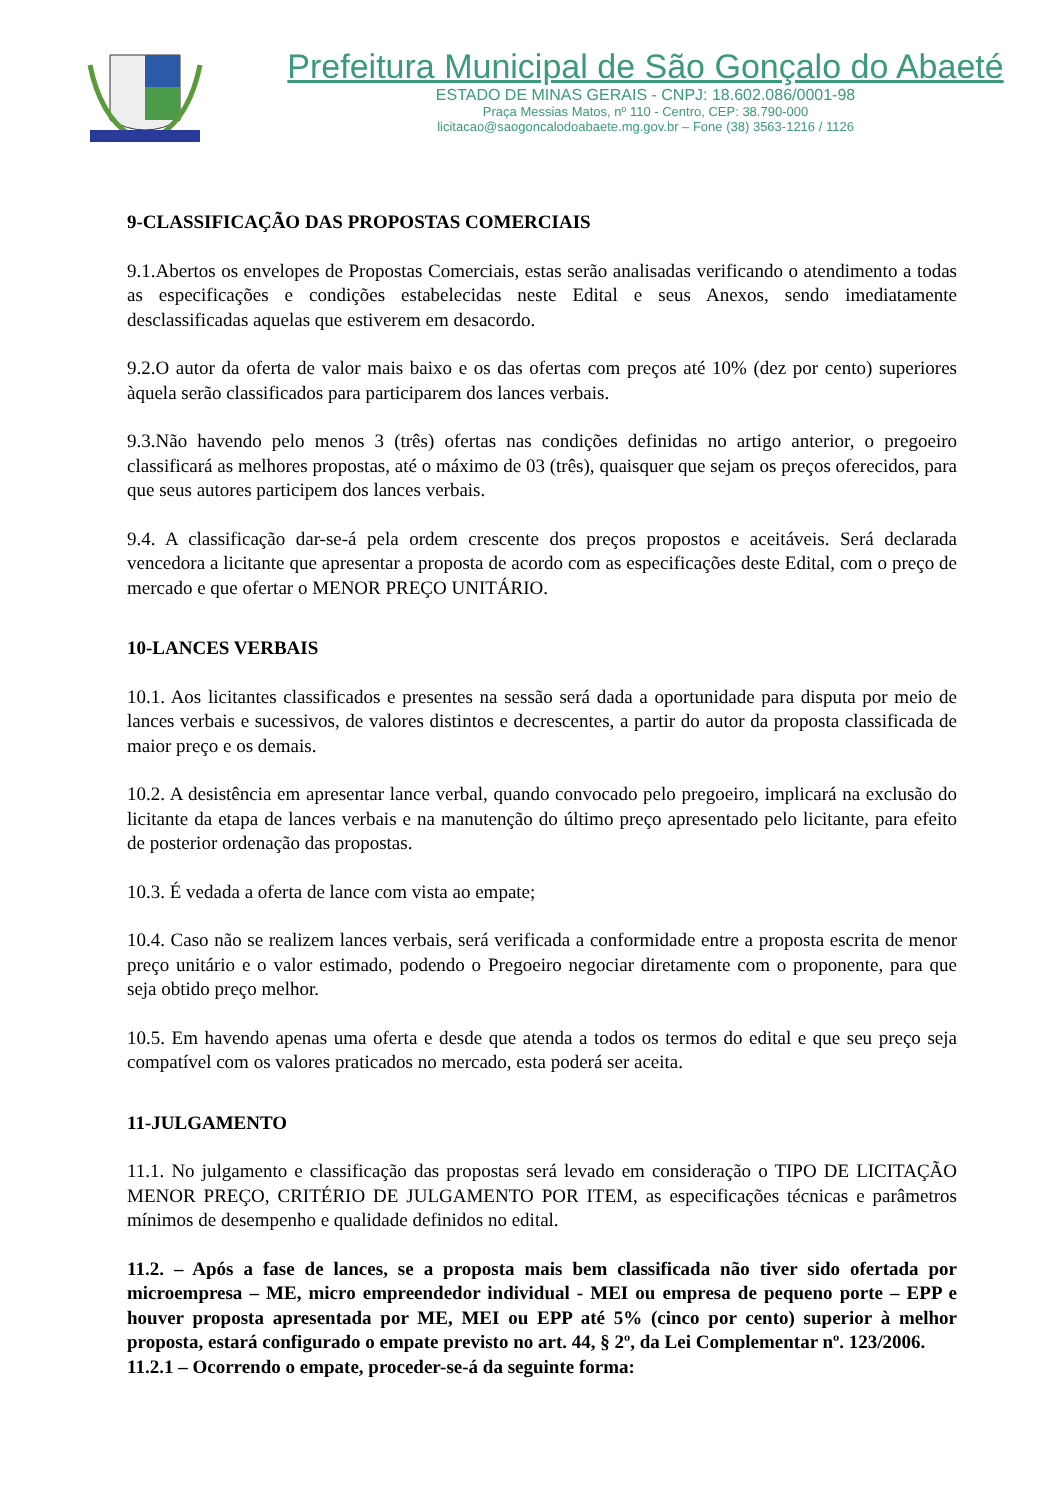Prefeitura Municipal de São Gonçalo do Abaeté
ESTADO DE MINAS GERAIS - CNPJ: 18.602.086/0001-98
Praça Messias Matos, nº 110 - Centro, CEP: 38.790-000
licitacao@saogoncalodoabaete.mg.gov.br – Fone (38) 3563-1216 / 1126
9-CLASSIFICAÇÃO DAS PROPOSTAS COMERCIAIS
9.1.Abertos os envelopes de Propostas Comerciais, estas serão analisadas verificando o atendimento a todas as especificações e condições estabelecidas neste Edital e seus Anexos, sendo imediatamente desclassificadas aquelas que estiverem em desacordo.
9.2.O autor da oferta de valor mais baixo e os das ofertas com preços até 10% (dez por cento) superiores àquela serão classificados para participarem dos lances verbais.
9.3.Não havendo pelo menos 3 (três) ofertas nas condições definidas no artigo anterior, o pregoeiro classificará as melhores propostas, até o máximo de 03 (três), quaisquer que sejam os preços oferecidos, para que seus autores participem dos lances verbais.
9.4. A classificação dar-se-á pela ordem crescente dos preços propostos e aceitáveis. Será declarada vencedora a licitante que apresentar a proposta de acordo com as especificações deste Edital, com o preço de mercado e que ofertar o MENOR PREÇO UNITÁRIO.
10-LANCES VERBAIS
10.1. Aos licitantes classificados e presentes na sessão será dada a oportunidade para disputa por meio de lances verbais e sucessivos, de valores distintos e decrescentes, a partir do autor da proposta classificada de maior preço e os demais.
10.2. A desistência em apresentar lance verbal, quando convocado pelo pregoeiro, implicará na exclusão do licitante da etapa de lances verbais e na manutenção do último preço apresentado pelo licitante, para efeito de posterior ordenação das propostas.
10.3. É vedada a oferta de lance com vista ao empate;
10.4. Caso não se realizem lances verbais, será verificada a conformidade entre a proposta escrita de menor preço unitário e o valor estimado, podendo o Pregoeiro negociar diretamente com o proponente, para que seja obtido preço melhor.
10.5. Em havendo apenas uma oferta e desde que atenda a todos os termos do edital e que seu preço seja compatível com os valores praticados no mercado, esta poderá ser aceita.
11-JULGAMENTO
11.1. No julgamento e classificação das propostas será levado em consideração o TIPO DE LICITAÇÃO MENOR PREÇO, CRITÉRIO DE JULGAMENTO POR ITEM, as especificações técnicas e parâmetros mínimos de desempenho e qualidade definidos no edital.
11.2. – Após a fase de lances, se a proposta mais bem classificada não tiver sido ofertada por microempresa – ME, micro empreendedor individual - MEI ou empresa de pequeno porte – EPP e houver proposta apresentada por ME, MEI ou EPP até 5% (cinco por cento) superior à melhor proposta, estará configurado o empate previsto no art. 44, § 2º, da Lei Complementar nº. 123/2006.
11.2.1 – Ocorrendo o empate, proceder-se-á da seguinte forma: